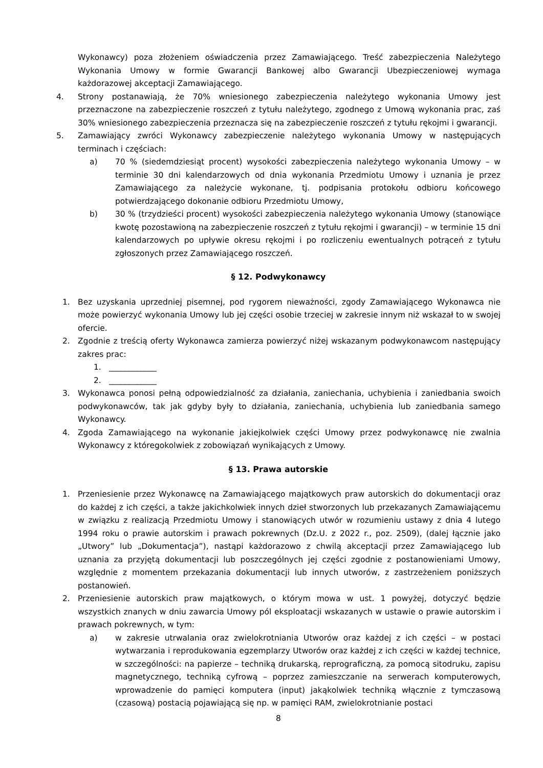Wykonawcy) poza złożeniem oświadczenia przez Zamawiającego. Treść zabezpieczenia Należytego Wykonania Umowy w formie Gwarancji Bankowej albo Gwarancji Ubezpieczeniowej wymaga każdorazowej akceptacji Zamawiającego.
4. Strony postanawiają, że 70% wniesionego zabezpieczenia należytego wykonania Umowy jest przeznaczone na zabezpieczenie roszczeń z tytułu należytego, zgodnego z Umową wykonania prac, zaś 30% wniesionego zabezpieczenia przeznacza się na zabezpieczenie roszczeń z tytułu rękojmi i gwarancji.
5. Zamawiający zwróci Wykonawcy zabezpieczenie należytego wykonania Umowy w następujących terminach i częściach:
a) 70 % (siedemdziesiąt procent) wysokości zabezpieczenia należytego wykonania Umowy – w terminie 30 dni kalendarzowych od dnia wykonania Przedmiotu Umowy i uznania je przez Zamawiającego za należycie wykonane, tj. podpisania protokołu odbioru końcowego potwierdzającego dokonanie odbioru Przedmiotu Umowy,
b) 30 % (trzydzieści procent) wysokości zabezpieczenia należytego wykonania Umowy (stanowiące kwotę pozostawioną na zabezpieczenie roszczeń z tytułu rękojmi i gwarancji) – w terminie 15 dni kalendarzowych po upływie okresu rękojmi i po rozliczeniu ewentualnych potrąceń z tytułu zgłoszonych przez Zamawiającego roszczeń.
§ 12. Podwykonawcy
1. Bez uzyskania uprzedniej pisemnej, pod rygorem nieważności, zgody Zamawiającego Wykonawca nie może powierzyć wykonania Umowy lub jej części osobie trzeciej w zakresie innym niż wskazał to w swojej ofercie.
2. Zgodnie z treścią oferty Wykonawca zamierza powierzyć niżej wskazanym podwykonawcom następujący zakres prac:
1. ____________
2. ____________
3. Wykonawca ponosi pełną odpowiedzialność za działania, zaniechania, uchybienia i zaniedbania swoich podwykonawców, tak jak gdyby były to działania, zaniechania, uchybienia lub zaniedbania samego Wykonawcy.
4. Zgoda Zamawiającego na wykonanie jakiejkolwiek części Umowy przez podwykonawcę nie zwalnia Wykonawcy z któregokolwiek z zobowiązań wynikających z Umowy.
§ 13. Prawa autorskie
1. Przeniesienie przez Wykonawcę na Zamawiającego majątkowych praw autorskich do dokumentacji oraz do każdej z ich części, a także jakichkolwiek innych dzieł stworzonych lub przekazanych Zamawiającemu w związku z realizacją Przedmiotu Umowy i stanowiących utwór w rozumieniu ustawy z dnia 4 lutego 1994 roku o prawie autorskim i prawach pokrewnych (Dz.U. z 2022 r., poz. 2509), (dalej łącznie jako „Utwory” lub „Dokumentacja”), nastąpi każdorazowo z chwilą akceptacji przez Zamawiającego lub uznania za przyjętą dokumentacji lub poszczególnych jej części zgodnie z postanowieniami Umowy, względnie z momentem przekazania dokumentacji lub innych utworów, z zastrzeżeniem poniższych postanowień.
2. Przeniesienie autorskich praw majątkowych, o którym mowa w ust. 1 powyżej, dotyczyć będzie wszystkich znanych w dniu zawarcia Umowy pól eksploatacji wskazanych w ustawie o prawie autorskim i prawach pokrewnych, w tym:
a) w zakresie utrwalania oraz zwielokrotniania Utworów oraz każdej z ich części – w postaci wytwarzania i reprodukowania egzemplarzy Utworów oraz każdej z ich części w każdej technice, w szczególności: na papierze – techniką drukarską, reprograficzną, za pomocą sitodruku, zapisu magnetycznego, techniką cyfrową – poprzez zamieszczanie na serwerach komputerowych, wprowadzenie do pamięci komputera (input) jakąkolwiek techniką włącznie z tymczasową (czasową) postacią pojawiającą się np. w pamięci RAM, zwielokrotnianie postaci
8